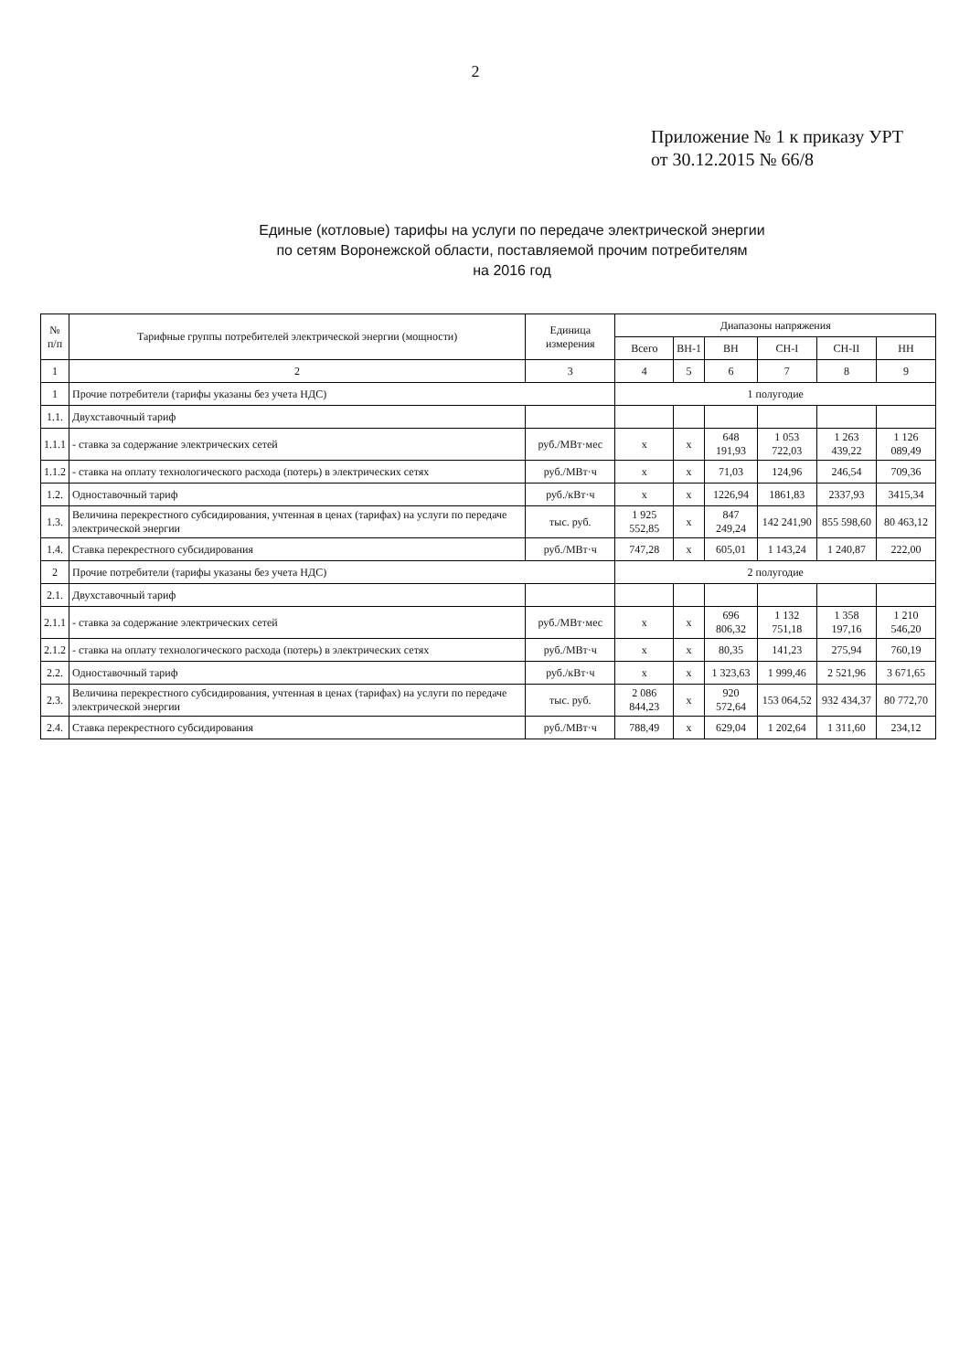2
Приложение № 1 к приказу УРТ
от 30.12.2015 № 66/8
Единые (котловые) тарифы на услуги по передаче электрической энергии
по сетям Воронежской области, поставляемой прочим потребителям
на 2016 год
| № п/п | Тарифные группы потребителей электрической энергии (мощности) | Единица измерения | Диапазоны напряжения | | | | | |
| --- | --- | --- | --- | --- | --- | --- | --- | --- |
| | | | Всего | ВН-1 | ВН | СН-I | СН-II | НН |
| 1 | 2 | 3 | 4 | 5 | 6 | 7 | 8 | 9 |
| 1 | Прочие потребители (тарифы указаны без учета НДС) | | 1 полугодие | | | | | |
| 1.1. | Двухставочный тариф | | | | | | | |
| 1.1.1 | - ставка за содержание электрических сетей | руб./МВт·мес | х | х | 648 191,93 | 1 053 722,03 | 1 263 439,22 | 1 126 089,49 |
| 1.1.2 | - ставка на оплату технологического расхода (потерь) в электрических сетях | руб./МВт·ч | х | х | 71,03 | 124,96 | 246,54 | 709,36 |
| 1.2. | Одноставочный тариф | руб./кВт·ч | х | х | 1226,94 | 1861,83 | 2337,93 | 3415,34 |
| 1.3. | Величина перекрестного субсидирования, учтенная в ценах (тарифах) на услуги по передаче электрической энергии | тыс. руб. | 1 925 552,85 | х | 847 249,24 | 142 241,90 | 855 598,60 | 80 463,12 |
| 1.4. | Ставка перекрестного субсидирования | руб./МВт·ч | 747,28 | х | 605,01 | 1 143,24 | 1 240,87 | 222,00 |
| 2 | Прочие потребители (тарифы указаны без учета НДС) | | 2 полугодие | | | | | |
| 2.1. | Двухставочный тариф | | | | | | | |
| 2.1.1 | - ставка за содержание электрических сетей | руб./МВт·мес | х | х | 696 806,32 | 1 132 751,18 | 1 358 197,16 | 1 210 546,20 |
| 2.1.2 | - ставка на оплату технологического расхода (потерь) в электрических сетях | руб./МВт·ч | х | х | 80,35 | 141,23 | 275,94 | 760,19 |
| 2.2. | Одноставочный тариф | руб./кВт·ч | х | х | 1 323,63 | 1 999,46 | 2 521,96 | 3 671,65 |
| 2.3. | Величина перекрестного субсидирования, учтенная в ценах (тарифах) на услуги по передаче электрической энергии | тыс. руб. | 2 086 844,23 | х | 920 572,64 | 153 064,52 | 932 434,37 | 80 772,70 |
| 2.4. | Ставка перекрестного субсидирования | руб./МВт·ч | 788,49 | х | 629,04 | 1 202,64 | 1 311,60 | 234,12 |